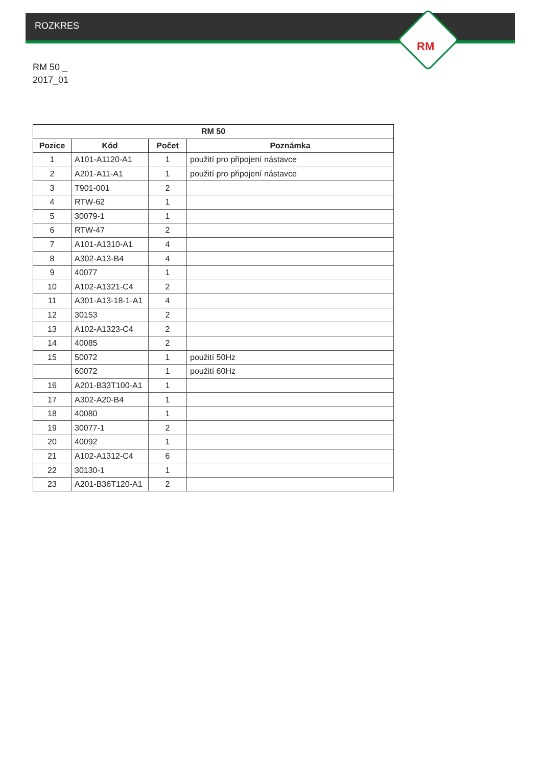ROZKRES
RM
RM 50 _
2017_01
| RM 50 | | | |
| --- | --- | --- | --- |
| Pozice | Kód | Počet | Poznámka |
| 1 | A101-A1120-A1 | 1 | použití pro připojení nástavce |
| 2 | A201-A11-A1 | 1 | použití pro připojení nástavce |
| 3 | T901-001 | 2 | |
| 4 | RTW-62 | 1 | |
| 5 | 30079-1 | 1 | |
| 6 | RTW-47 | 2 | |
| 7 | A101-A1310-A1 | 4 | |
| 8 | A302-A13-B4 | 4 | |
| 9 | 40077 | 1 | |
| 10 | A102-A1321-C4 | 2 | |
| 11 | A301-A13-18-1-A1 | 4 | |
| 12 | 30153 | 2 | |
| 13 | A102-A1323-C4 | 2 | |
| 14 | 40085 | 2 | |
| 15 | 50072 | 1 | použití 50Hz |
| | 60072 | 1 | použití 60Hz |
| 16 | A201-B33T100-A1 | 1 | |
| 17 | A302-A20-B4 | 1 | |
| 18 | 40080 | 1 | |
| 19 | 30077-1 | 2 | |
| 20 | 40092 | 1 | |
| 21 | A102-A1312-C4 | 6 | |
| 22 | 30130-1 | 1 | |
| 23 | A201-B36T120-A1 | 2 | |